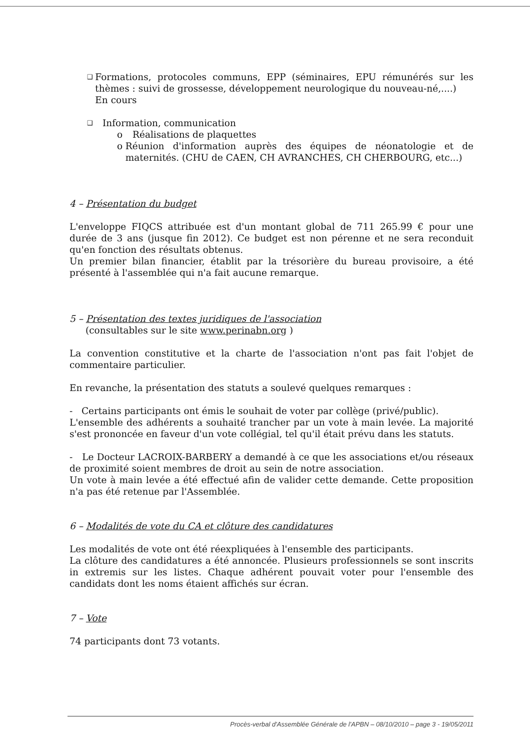❑
Formations, protocoles communs, EPP (séminaires, EPU rémunérés sur les thèmes : suivi de grossesse, développement neurologique du nouveau-né,....)
En cours
❑
Information, communication
o Réalisations de plaquettes
o Réunion d'information auprès des équipes de néonatologie et de maternités. (CHU de CAEN, CH AVRANCHES, CH CHERBOURG, etc...)
4 – Présentation du budget
L'enveloppe FIQCS attribuée est d'un montant global de 711 265.99 € pour une durée de 3 ans (jusque fin 2012). Ce budget est non pérenne et ne sera reconduit qu'en fonction des résultats obtenus.
Un premier bilan financier, établit par la trésorière du bureau provisoire, a été présenté à l'assemblée qui n'a fait aucune remarque.
5 – Présentation des textes juridiques de l'association
(consultables sur le site www.perinabn.org )
La convention constitutive et la charte de l'association n'ont pas fait l'objet de commentaire particulier.
En revanche, la présentation des statuts a soulevé quelques remarques :
- Certains participants ont émis le souhait de voter par collège (privé/public).
L'ensemble des adhérents a souhaité trancher par un vote à main levée. La majorité s'est prononcée en faveur d'un vote collégial, tel qu'il était prévu dans les statuts.
- Le Docteur LACROIX-BARBERY a demandé à ce que les associations et/ou réseaux de proximité soient membres de droit au sein de notre association.
Un vote à main levée a été effectué afin de valider cette demande. Cette proposition n'a pas été retenue par l'Assemblée.
6 – Modalités de vote du CA et clôture des candidatures
Les modalités de vote ont été réexpliquées à l'ensemble des participants.
La clôture des candidatures a été annoncée. Plusieurs professionnels se sont inscrits in extremis sur les listes. Chaque adhérent pouvait voter pour l'ensemble des candidats dont les noms étaient affichés sur écran.
7 – Vote
74 participants dont 73 votants.
Procès-verbal d'Assemblée Générale de l'APBN – 08/10/2010 – page 3 - 19/05/2011